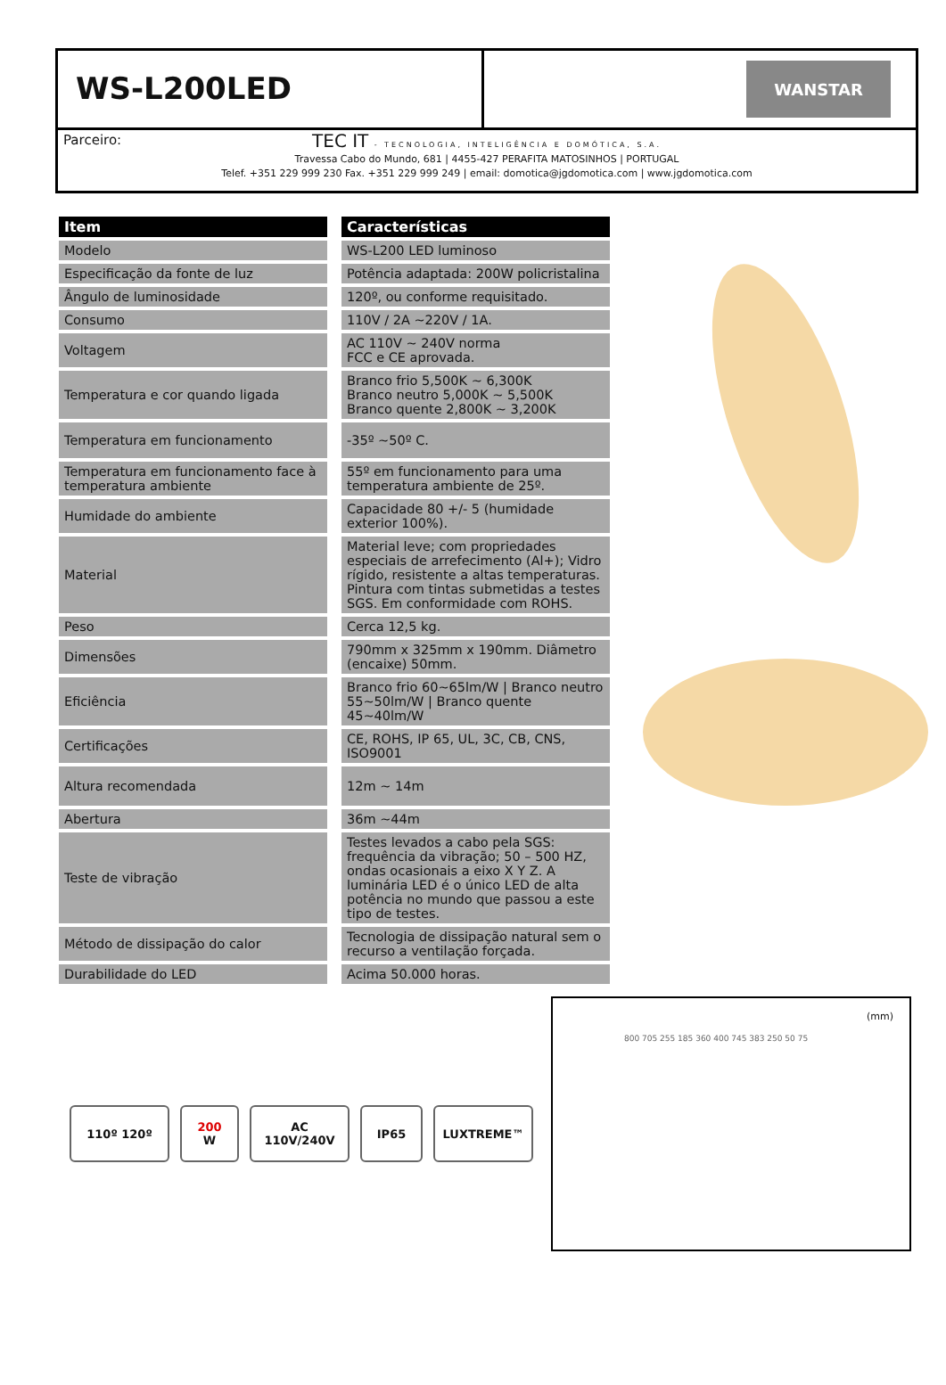WS-L200LED
WANSTAR
Parceiro:
TEC IT - TECNOLOGIA, INTELIGÊNCIA E DOMÓTICA, S.A.
Travessa Cabo do Mundo, 681 | 4455-427 PERAFITA MATOSINHOS | PORTUGAL
Telef. +351 229 999 230 Fax. +351 229 999 249 | email: domotica@jgdomotica.com | www.jgdomotica.com
| Item | Características |
| --- | --- |
| Modelo | WS-L200 LED luminoso |
| Especificação da fonte de luz | Potência adaptada: 200W policristalina |
| Ângulo de luminosidade | 120º, ou conforme requisitado. |
| Consumo | 110V / 2A ~220V / 1A. |
| Voltagem | AC 110V ~ 240V norma FCC e CE aprovada. |
| Temperatura e cor quando ligada | Branco frio 5,500K ~ 6,300K Branco neutro 5,000K ~ 5,500K Branco quente 2,800K ~ 3,200K |
| Temperatura em funcionamento | -35º ~50º C. |
| Temperatura em funcionamento face à temperatura ambiente | 55º em funcionamento para uma temperatura ambiente de 25º. |
| Humidade do ambiente | Capacidade 80 +/- 5 (humidade exterior 100%). |
| Material | Material leve; com propriedades especiais de arrefecimento (Al+); Vidro rígido, resistente a altas temperaturas. Pintura com tintas submetidas a testes SGS. Em conformidade com ROHS. |
| Peso | Cerca 12,5 kg. |
| Dimensões | 790mm x 325mm x 190mm. Diâmetro (encaixe) 50mm. |
| Eficiência | Branco frio 60~65lm/W / Branco neutro 55~50lm/W / Branco quente 45~40lm/W |
| Certificações | CE, ROHS, IP 65, UL, 3C, CB, CNS, ISO9001 |
| Altura recomendada | 12m ~ 14m |
| Abertura | 36m ~44m |
| Teste de vibração | Testes levados a cabo pela SGS: frequência da vibração; 50 – 500 HZ, ondas ocasionais a eixo X Y Z. A luminária LED é o único LED de alta potência no mundo que passou a este tipo de testes. |
| Método de dissipação do calor | Tecnologia de dissipação natural sem o recurso a ventilação forçada. |
| Durabilidade do LED | Acima 50.000 horas. |
110º 120º 200
W
AC 110V/240V IP65 LUXTREME™
(mm)
800 705 255 185 360 400 745 383 250 50 75